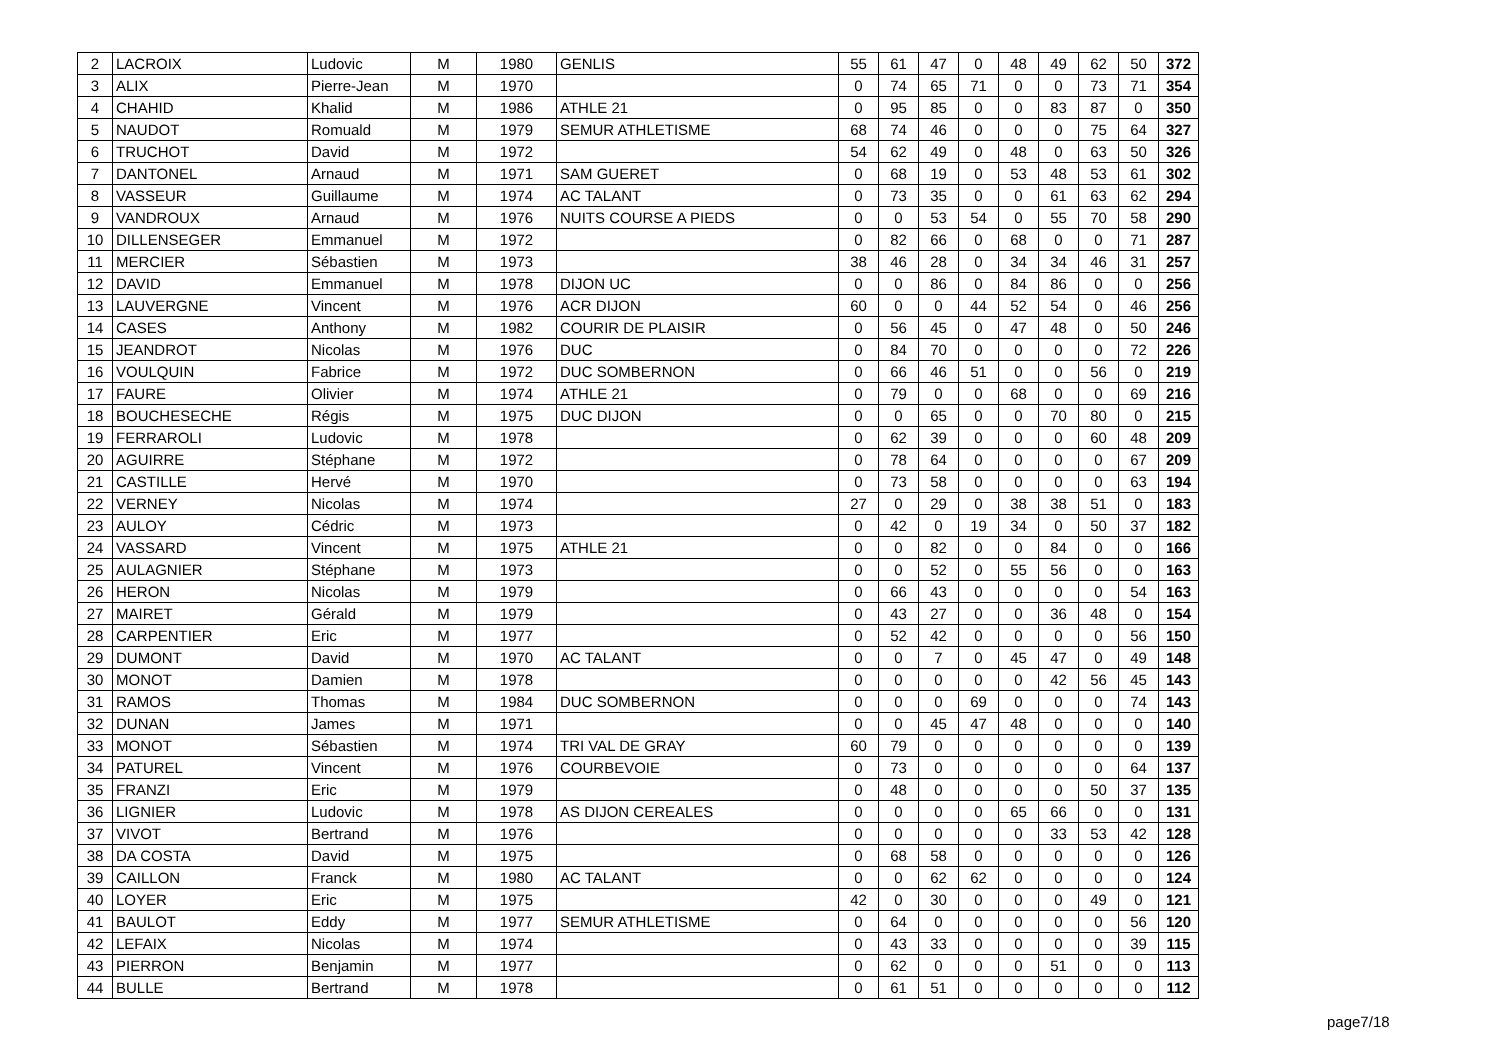| 2 | LACROIX | Ludovic | M | 1980 | GENLIS | 55 | 61 | 47 | 0 | 48 | 49 | 62 | 50 | 372 |
| 3 | ALIX | Pierre-Jean | M | 1970 | | 0 | 74 | 65 | 71 | 0 | 0 | 73 | 71 | 354 |
| 4 | CHAHID | Khalid | M | 1986 | ATHLE 21 | 0 | 95 | 85 | 0 | 0 | 83 | 87 | 0 | 350 |
| 5 | NAUDOT | Romuald | M | 1979 | SEMUR ATHLETISME | 68 | 74 | 46 | 0 | 0 | 0 | 75 | 64 | 327 |
| 6 | TRUCHOT | David | M | 1972 | | 54 | 62 | 49 | 0 | 48 | 0 | 63 | 50 | 326 |
| 7 | DANTONEL | Arnaud | M | 1971 | SAM GUERET | 0 | 68 | 19 | 0 | 53 | 48 | 53 | 61 | 302 |
| 8 | VASSEUR | Guillaume | M | 1974 | AC TALANT | 0 | 73 | 35 | 0 | 0 | 61 | 63 | 62 | 294 |
| 9 | VANDROUX | Arnaud | M | 1976 | NUITS COURSE A PIEDS | 0 | 0 | 53 | 54 | 0 | 55 | 70 | 58 | 290 |
| 10 | DILLENSEGER | Emmanuel | M | 1972 | | 0 | 82 | 66 | 0 | 68 | 0 | 0 | 71 | 287 |
| 11 | MERCIER | Sébastien | M | 1973 | | 38 | 46 | 28 | 0 | 34 | 34 | 46 | 31 | 257 |
| 12 | DAVID | Emmanuel | M | 1978 | DIJON UC | 0 | 0 | 86 | 0 | 84 | 86 | 0 | 0 | 256 |
| 13 | LAUVERGNE | Vincent | M | 1976 | ACR DIJON | 60 | 0 | 0 | 44 | 52 | 54 | 0 | 46 | 256 |
| 14 | CASES | Anthony | M | 1982 | COURIR DE PLAISIR | 0 | 56 | 45 | 0 | 47 | 48 | 0 | 50 | 246 |
| 15 | JEANDROT | Nicolas | M | 1976 | DUC | 0 | 84 | 70 | 0 | 0 | 0 | 0 | 72 | 226 |
| 16 | VOULQUIN | Fabrice | M | 1972 | DUC SOMBERNON | 0 | 66 | 46 | 51 | 0 | 0 | 56 | 0 | 219 |
| 17 | FAURE | Olivier | M | 1974 | ATHLE 21 | 0 | 79 | 0 | 0 | 68 | 0 | 0 | 69 | 216 |
| 18 | BOUCHESECHE | Régis | M | 1975 | DUC DIJON | 0 | 0 | 65 | 0 | 0 | 70 | 80 | 0 | 215 |
| 19 | FERRAROLI | Ludovic | M | 1978 | | 0 | 62 | 39 | 0 | 0 | 0 | 60 | 48 | 209 |
| 20 | AGUIRRE | Stéphane | M | 1972 | | 0 | 78 | 64 | 0 | 0 | 0 | 0 | 67 | 209 |
| 21 | CASTILLE | Hervé | M | 1970 | | 0 | 73 | 58 | 0 | 0 | 0 | 0 | 63 | 194 |
| 22 | VERNEY | Nicolas | M | 1974 | | 27 | 0 | 29 | 0 | 38 | 38 | 51 | 0 | 183 |
| 23 | AULOY | Cédric | M | 1973 | | 0 | 42 | 0 | 19 | 34 | 0 | 50 | 37 | 182 |
| 24 | VASSARD | Vincent | M | 1975 | ATHLE 21 | 0 | 0 | 82 | 0 | 0 | 84 | 0 | 0 | 166 |
| 25 | AULAGNIER | Stéphane | M | 1973 | | 0 | 0 | 52 | 0 | 55 | 56 | 0 | 0 | 163 |
| 26 | HERON | Nicolas | M | 1979 | | 0 | 66 | 43 | 0 | 0 | 0 | 0 | 54 | 163 |
| 27 | MAIRET | Gérald | M | 1979 | | 0 | 43 | 27 | 0 | 0 | 36 | 48 | 0 | 154 |
| 28 | CARPENTIER | Eric | M | 1977 | | 0 | 52 | 42 | 0 | 0 | 0 | 0 | 56 | 150 |
| 29 | DUMONT | David | M | 1970 | AC TALANT | 0 | 0 | 7 | 0 | 45 | 47 | 0 | 49 | 148 |
| 30 | MONOT | Damien | M | 1978 | | 0 | 0 | 0 | 0 | 0 | 42 | 56 | 45 | 143 |
| 31 | RAMOS | Thomas | M | 1984 | DUC SOMBERNON | 0 | 0 | 0 | 69 | 0 | 0 | 0 | 74 | 143 |
| 32 | DUNAN | James | M | 1971 | | 0 | 0 | 45 | 47 | 48 | 0 | 0 | 0 | 140 |
| 33 | MONOT | Sébastien | M | 1974 | TRI VAL DE GRAY | 60 | 79 | 0 | 0 | 0 | 0 | 0 | 0 | 139 |
| 34 | PATUREL | Vincent | M | 1976 | COURBEVOIE | 0 | 73 | 0 | 0 | 0 | 0 | 0 | 64 | 137 |
| 35 | FRANZI | Eric | M | 1979 | | 0 | 48 | 0 | 0 | 0 | 0 | 50 | 37 | 135 |
| 36 | LIGNIER | Ludovic | M | 1978 | AS DIJON CEREALES | 0 | 0 | 0 | 0 | 65 | 66 | 0 | 0 | 131 |
| 37 | VIVOT | Bertrand | M | 1976 | | 0 | 0 | 0 | 0 | 0 | 33 | 53 | 42 | 128 |
| 38 | DA COSTA | David | M | 1975 | | 0 | 68 | 58 | 0 | 0 | 0 | 0 | 0 | 126 |
| 39 | CAILLON | Franck | M | 1980 | AC TALANT | 0 | 0 | 62 | 62 | 0 | 0 | 0 | 0 | 124 |
| 40 | LOYER | Eric | M | 1975 | | 42 | 0 | 30 | 0 | 0 | 0 | 49 | 0 | 121 |
| 41 | BAULOT | Eddy | M | 1977 | SEMUR ATHLETISME | 0 | 64 | 0 | 0 | 0 | 0 | 0 | 56 | 120 |
| 42 | LEFAIX | Nicolas | M | 1974 | | 0 | 43 | 33 | 0 | 0 | 0 | 0 | 39 | 115 |
| 43 | PIERRON | Benjamin | M | 1977 | | 0 | 62 | 0 | 0 | 0 | 51 | 0 | 0 | 113 |
| 44 | BULLE | Bertrand | M | 1978 | | 0 | 61 | 51 | 0 | 0 | 0 | 0 | 0 | 112 |
page7/18